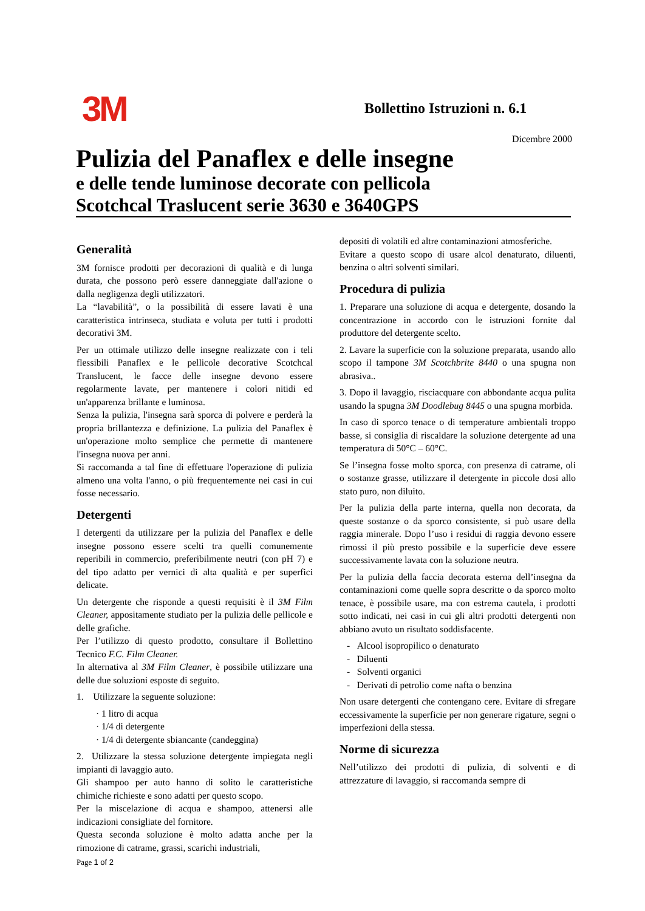3M
Bollettino Istruzioni n. 6.1
Dicembre 2000
Pulizia del Panaflex e delle insegne
e delle tende luminose decorate con pellicola
Scotchcal Traslucent serie 3630 e 3640GPS
Generalità
3M fornisce prodotti per decorazioni di qualità e di lunga durata, che possono però essere danneggiate dall'azione o dalla negligenza degli utilizzatori.
La “lavabilità”, o la possibilità di essere lavati è una caratteristica intrinseca, studiata e voluta per tutti i prodotti decorativi 3M.
Per un ottimale utilizzo delle insegne realizzate con i teli flessibili Panaflex e le pellicole decorative Scotchcal Translucent, le facce delle insegne devono essere regolarmente lavate, per mantenere i colori nitidi ed un'apparenza brillante e luminosa.
Senza la pulizia, l'insegna sarà sporca di polvere e perderà la propria brillantezza e definizione. La pulizia del Panaflex è un'operazione molto semplice che permette di mantenere l'insegna nuova per anni.
Si raccomanda a tal fine di effettuare l'operazione di pulizia almeno una volta l'anno, o più frequentemente nei casi in cui fosse necessario.
Detergenti
I detergenti da utilizzare per la pulizia del Panaflex e delle insegne possono essere scelti tra quelli comunemente reperibili in commercio, preferibilmente neutri (con pH 7) e del tipo adatto per vernici di alta qualità e per superfici delicate.
Un detergente che risponde a questi requisiti è il 3M Film Cleaner, appositamente studiato per la pulizia delle pellicole e delle grafiche.
Per l’utilizzo di questo prodotto, consultare il Bollettino Tecnico F.C. Film Cleaner.
In alternativa al 3M Film Cleaner, è possibile utilizzare una delle due soluzioni esposte di seguito.
1. Utilizzare la seguente soluzione:
· 1 litro di acqua
· 1/4 di detergente
· 1/4 di detergente sbiancante (candeggina)
2. Utilizzare la stessa soluzione detergente impiegata negli impianti di lavaggio auto.
Gli shampoo per auto hanno di solito le caratteristiche chimiche richieste e sono adatti per questo scopo.
Per la miscelazione di acqua e shampoo, attenersi alle indicazioni consigliate del fornitore.
Questa seconda soluzione è molto adatta anche per la rimozione di catrame, grassi, scarichi industriali,
depositi di volatili ed altre contaminazioni atmosferiche.
Evitare a questo scopo di usare alcol denaturato, diluenti, benzina o altri solventi similari.
Procedura di pulizia
1. Preparare una soluzione di acqua e detergente, dosando la concentrazione in accordo con le istruzioni fornite dal produttore del detergente scelto.
2. Lavare la superficie con la soluzione preparata, usando allo scopo il tampone 3M Scotchbrite 8440 o una spugna non abrasiva..
3. Dopo il lavaggio, risciacquare con abbondante acqua pulita usando la spugna 3M Doodlebug 8445 o una spugna morbida.
In caso di sporco tenace o di temperature ambientali troppo basse, si consiglia di riscaldare la soluzione detergente ad una temperatura di 50°C – 60°C.
Se l’insegna fosse molto sporca, con presenza di catrame, oli o sostanze grasse, utilizzare il detergente in piccole dosi allo stato puro, non diluito.
Per la pulizia della parte interna, quella non decorata, da queste sostanze o da sporco consistente, si può usare della raggia minerale. Dopo l’uso i residui di raggia devono essere rimossi il più presto possibile e la superficie deve essere successivamente lavata con la soluzione neutra.
Per la pulizia della faccia decorata esterna dell’insegna da contaminazioni come quelle sopra descritte o da sporco molto tenace, è possibile usare, ma con estrema cautela, i prodotti sotto indicati, nei casi in cui gli altri prodotti detergenti non abbiano avuto un risultato soddisfacente.
- Alcool isopropilico o denaturato
- Diluenti
- Solventi organici
- Derivati di petrolio come nafta o benzina
Non usare detergenti che contengano cere. Evitare di sfregare eccessivamente la superficie per non generare rigature, segni o imperfezioni della stessa.
Norme di sicurezza
Nell’utilizzo dei prodotti di pulizia, di solventi e di attrezzature di lavaggio, si raccomanda sempre di
Page 1 of 2